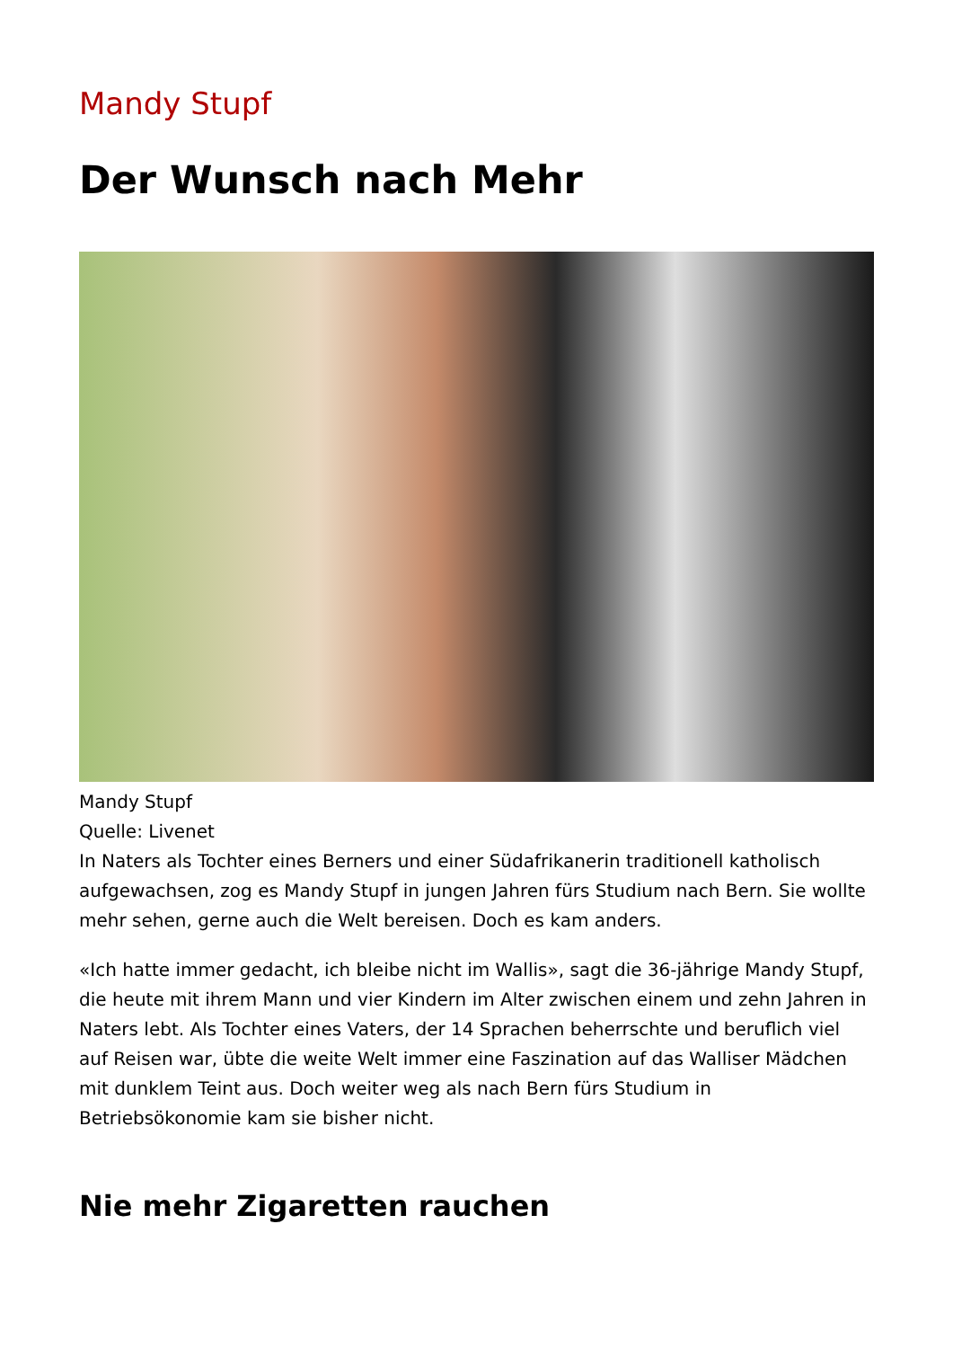Mandy Stupf
Der Wunsch nach Mehr
Mandy Stupf
Quelle: Livenet
In Naters als Tochter eines Berners und einer Südafrikanerin traditionell katholisch aufgewachsen, zog es Mandy Stupf in jungen Jahren fürs Studium nach Bern. Sie wollte mehr sehen, gerne auch die Welt bereisen. Doch es kam anders.
«Ich hatte immer gedacht, ich bleibe nicht im Wallis», sagt die 36-jährige Mandy Stupf, die heute mit ihrem Mann und vier Kindern im Alter zwischen einem und zehn Jahren in Naters lebt. Als Tochter eines Vaters, der 14 Sprachen beherrschte und beruflich viel auf Reisen war, übte die weite Welt immer eine Faszination auf das Walliser Mädchen mit dunklem Teint aus. Doch weiter weg als nach Bern fürs Studium in Betriebsökonomie kam sie bisher nicht.
Nie mehr Zigaretten rauchen